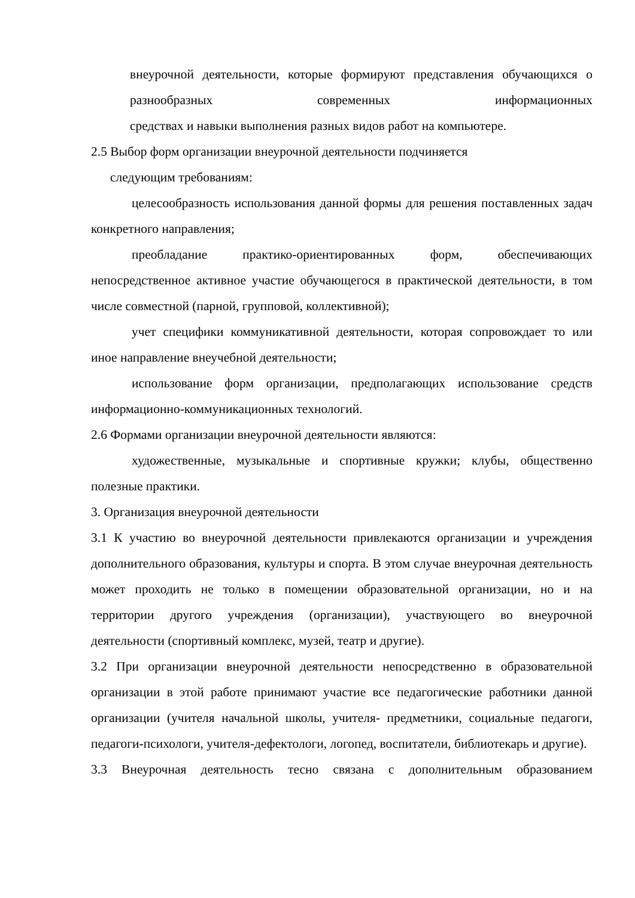внеурочной деятельности, которые формируют представления обучающихся о разнообразных современных информационных
средствах и навыки выполнения разных видов работ на компьютере.
2.5 Выбор форм организации внеурочной деятельности подчиняется
следующим требованиям:
целесообразность использования данной формы для решения поставленных задач конкретного направления;
преобладание практико-ориентированных форм, обеспечивающих непосредственное активное участие обучающегося в практической деятельности, в том числе совместной (парной, групповой, коллективной);
учет специфики коммуникативной деятельности, которая сопровождает то или иное направление внеучебной деятельности;
использование форм организации, предполагающих использование средств информационно-коммуникационных технологий.
2.6 Формами организации внеурочной деятельности являются:
художественные, музыкальные и спортивные кружки; клубы, общественно полезные практики.
3. Организация внеурочной деятельности
3.1 К участию во внеурочной деятельности привлекаются организации и учреждения дополнительного образования, культуры и спорта. В этом случае внеурочная деятельность может проходить не только в помещении образовательной организации, но и на территории другого учреждения (организации), участвующего во внеурочной деятельности (спортивный комплекс, музей, театр и другие).
3.2 При организации внеурочной деятельности непосредственно в образовательной организации в этой работе принимают участие все педагогические работники данной организации (учителя начальной школы, учителя- предметники, социальные педагоги, педагоги-психологи, учителя-дефектологи, логопед, воспитатели, библиотекарь и другие).
3.3 Внеурочная деятельность тесно связана с дополнительным образованием